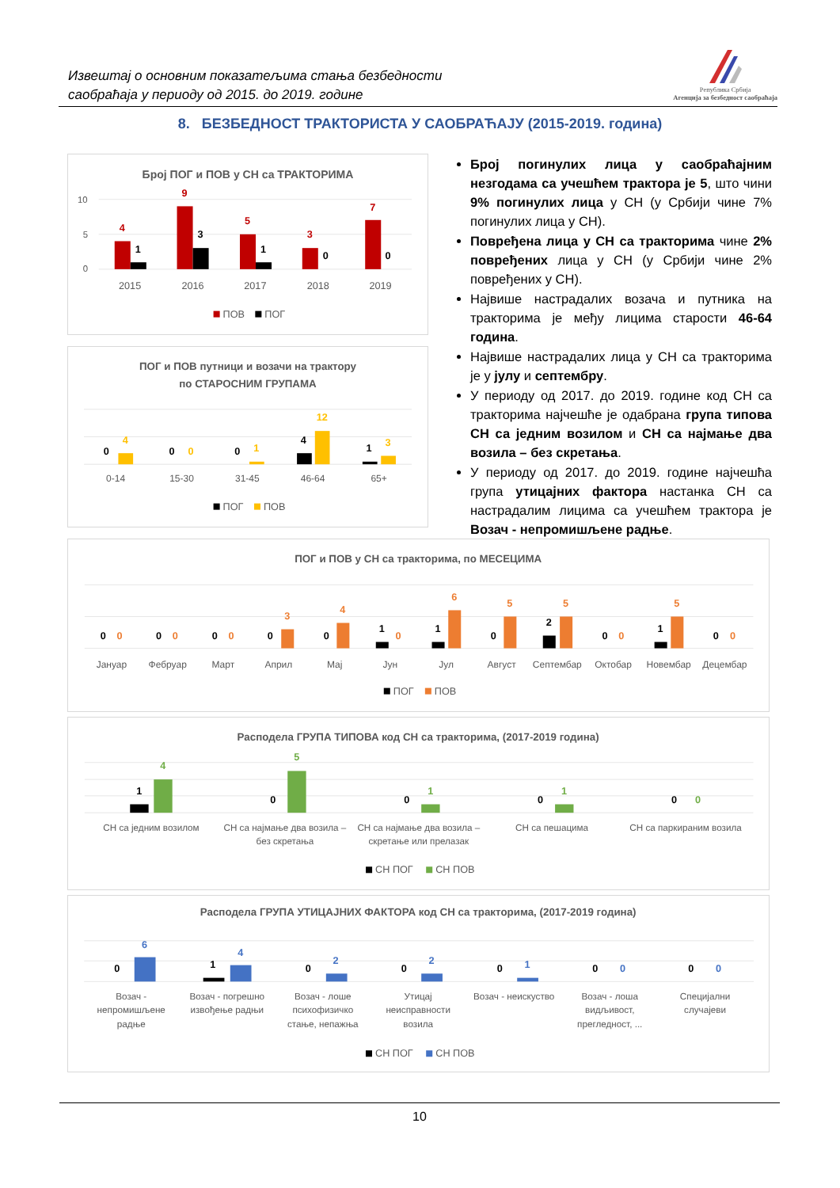Извештај о основним показатељима стања безбедности
саобраћаја у периоду од 2015. до 2019. године
Република Србија
Агенција за безбедност саобраћаја
8. БЕЗБЕДНОСТ ТРАКТОРИСТА У САОБРАЋАЈУ (2015-2019. година)
Број ПОГ и ПОВ у СН са ТРАКТОРИМА
10
5
0
4
9
5
3
7
1
3
1
0
0
2015
2016
2017
2018
2019
ПОВ
ПОГ
ПОГ и ПОВ путници и возачи на трактору
по СТАРОСНИМ ГРУПАМА
0
4
0
0
0
1
4
12
1
3
0-14
15-30
31-45
46-64
65+
ПОГ
ПОВ
Број погинулих лица у саобраћајним незгодама са учешћем трактора је 5, што чини 9% погинулих лица у СН (у Србији чине 7% погинулих лица у СН).
Повређена лица у СН са тракторима чине 2% повређених лица у СН (у Србији чине 2% повређених у СН).
Највише настрадалих возача и путника на тракторима је међу лицима старости 46-64 година.
Највише настрадалих лица у СН са тракторима је у јулу и септембру.
У периоду од 2017. до 2019. године код СН са тракторима најчешће је одабрана група типова СН са једним возилом и СН са најмање два возила – без скретања.
У периоду од 2017. до 2019. године најчешћа група утицајних фактора настанка СН са настрадалим лицима са учешћем трактора је Возач - непромишљене радње.
ПОГ и ПОВ у СН са тракторима, по МЕСЕЦИМА
0
0
0
0
0
0
0
3
0
4
1
0
1
6
0
5
2
5
0
0
1
5
0
0
Јануар
Фебруар
Март
Април
Мај
Јун
Јул
Август
Септембар
Октобар
Новембар
Децембар
ПОГ
ПОВ
Расподела ГРУПА ТИПОВА код СН са тракторима, (2017-2019 година)
1
4
0
5
0
1
0
1
0
0
СН са једним возилом
СН са најмање два возила –
без скретања
СН са најмање два возила –
скретање или прелазак
СН са пешацима
СН са паркираним возила
СН ПОГ
СН ПОВ
Расподела ГРУПА УТИЦАЈНИХ ФАКТОРА код СН са тракторима, (2017-2019 година)
0
6
1
4
0
2
0
2
0
1
0
0
0
0
Возач -
непромишљене
радње
Возач - погрешно
извођење радњи
Возач - лоше
психофизичко
стање, непажња
Утицај
неисправности
возила
Возач - неискуство
Возач - лоша
видљивост,
прегледност, ...
Специјални
случајеви
СН ПОГ
СН ПОВ
10